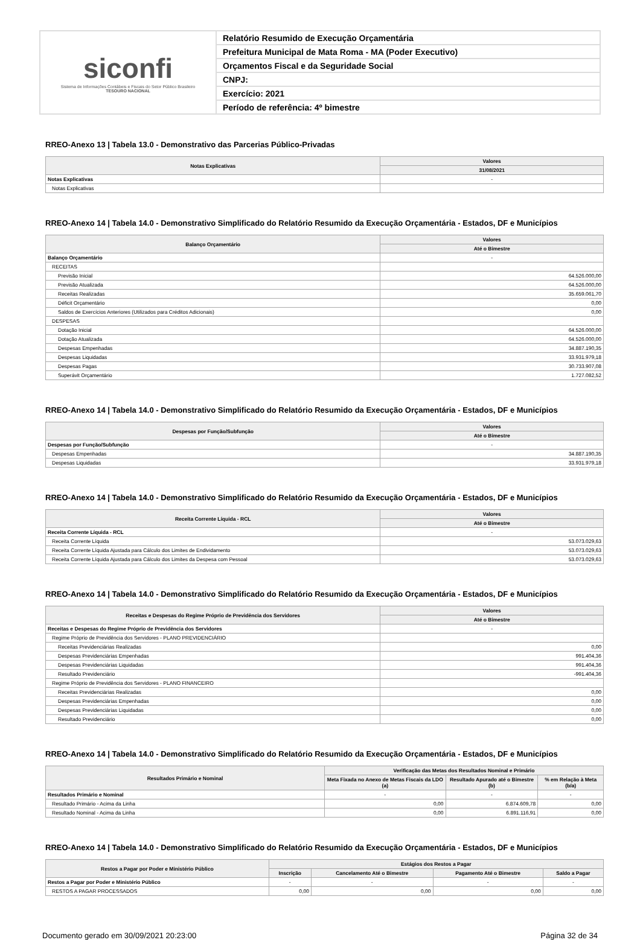siconfi
Sistema de Informações Contábeis e Fiscais do Setor Público Brasileiro
TESOURO NACIONAL
Relatório Resumido de Execução Orçamentária
Prefeitura Municipal de Mata Roma - MA (Poder Executivo)
Orçamentos Fiscal e da Seguridade Social
CNPJ:
Exercício: 2021
Período de referência: 4º bimestre
RREO-Anexo 13 | Tabela 13.0 - Demonstrativo das Parcerias Público-Privadas
| Notas Explicativas | Valores |
| --- | --- |
| | 31/08/2021 |
| Notas Explicativas | - |
| Notas Explicativas | |
RREO-Anexo 14 | Tabela 14.0 - Demonstrativo Simplificado do Relatório Resumido da Execução Orçamentária - Estados, DF e Municípios
| Balanço Orçamentário | Valores |
| --- | --- |
| | Até o Bimestre |
| Balanço Orçamentário | - |
| RECEITAS | |
| Previsão Inicial | 64.526.000,00 |
| Previsão Atualizada | 64.526.000,00 |
| Receitas Realizadas | 35.659.061,70 |
| Déficit Orçamentário | 0,00 |
| Saldos de Exercícios Anteriores (Utilizados para Créditos Adicionais) | 0,00 |
| DESPESAS | |
| Dotação Inicial | 64.526.000,00 |
| Dotação Atualizada | 64.526.000,00 |
| Despesas Empenhadas | 34.887.190,35 |
| Despesas Liquidadas | 33.931.979,18 |
| Despesas Pagas | 30.733.907,08 |
| Superávit Orçamentário | 1.727.082,52 |
RREO-Anexo 14 | Tabela 14.0 - Demonstrativo Simplificado do Relatório Resumido da Execução Orçamentária - Estados, DF e Municípios
| Despesas por Função/Subfunção | Valores |
| --- | --- |
| | Até o Bimestre |
| Despesas por Função/Subfunção | - |
| Despesas Empenhadas | 34.887.190,35 |
| Despesas Liquidadas | 33.931.979,18 |
RREO-Anexo 14 | Tabela 14.0 - Demonstrativo Simplificado do Relatório Resumido da Execução Orçamentária - Estados, DF e Municípios
| Receita Corrente Líquida - RCL | Valores |
| --- | --- |
| | Até o Bimestre |
| Receita Corrente Líquida - RCL | - |
| Receita Corrente Líquida | 53.073.029,63 |
| Receita Corrente Líquida Ajustada para Cálculo dos Limites de Endividamento | 53.073.029,63 |
| Receita Corrente Líquida Ajustada para Cálculo dos Limites da Despesa com Pessoal | 53.073.029,63 |
RREO-Anexo 14 | Tabela 14.0 - Demonstrativo Simplificado do Relatório Resumido da Execução Orçamentária - Estados, DF e Municípios
| Receitas e Despesas do Regime Próprio de Previdência dos Servidores | Valores |
| --- | --- |
| | Até o Bimestre |
| Receitas e Despesas do Regime Próprio de Previdência dos Servidores | - |
| Regime Próprio de Previdência dos Servidores - PLANO PREVIDENCIÁRIO | |
| Receitas Previdenciárias Realizadas | 0,00 |
| Despesas Previdenciárias Empenhadas | 991.404,36 |
| Despesas Previdenciárias Liquidadas | 991.404,36 |
| Resultado Previdenciário | -991.404,36 |
| Regime Próprio de Previdência dos Servidores - PLANO FINANCEIRO | |
| Receitas Previdenciárias Realizadas | 0,00 |
| Despesas Previdenciárias Empenhadas | 0,00 |
| Despesas Previdenciárias Liquidadas | 0,00 |
| Resultado Previdenciário | 0,00 |
RREO-Anexo 14 | Tabela 14.0 - Demonstrativo Simplificado do Relatório Resumido da Execução Orçamentária - Estados, DF e Municípios
| Resultados Primário e Nominal | Verificação das Metas dos Resultados Nominal e Primário | | |
| --- | --- | --- | --- |
| | Meta Fixada no Anexo de Metas Fiscais da LDO (a) | Resultado Apurado até o Bimestre (b) | % em Relação à Meta (b/a) |
| Resultados Primário e Nominal | - | - | - |
| Resultado Primário - Acima da Linha | 0,00 | 6.874.609,78 | 0,00 |
| Resultado Nominal - Acima da Linha | 0,00 | 6.891.116,91 | 0,00 |
RREO-Anexo 14 | Tabela 14.0 - Demonstrativo Simplificado do Relatório Resumido da Execução Orçamentária - Estados, DF e Municípios
| Restos a Pagar por Poder e Ministério Público | Estágios dos Restos a Pagar | | | |
| --- | --- | --- | --- | --- |
| | Inscrição | Cancelamento Até o Bimestre | Pagamento Até o Bimestre | Saldo a Pagar |
| Restos a Pagar por Poder e Ministério Público | - | - | - | - |
| RESTOS A PAGAR PROCESSADOS | 0,00 | 0,00 | 0,00 | 0,00 |
Documento gerado em 30/09/2021 20:23:00 Página 32 de 34